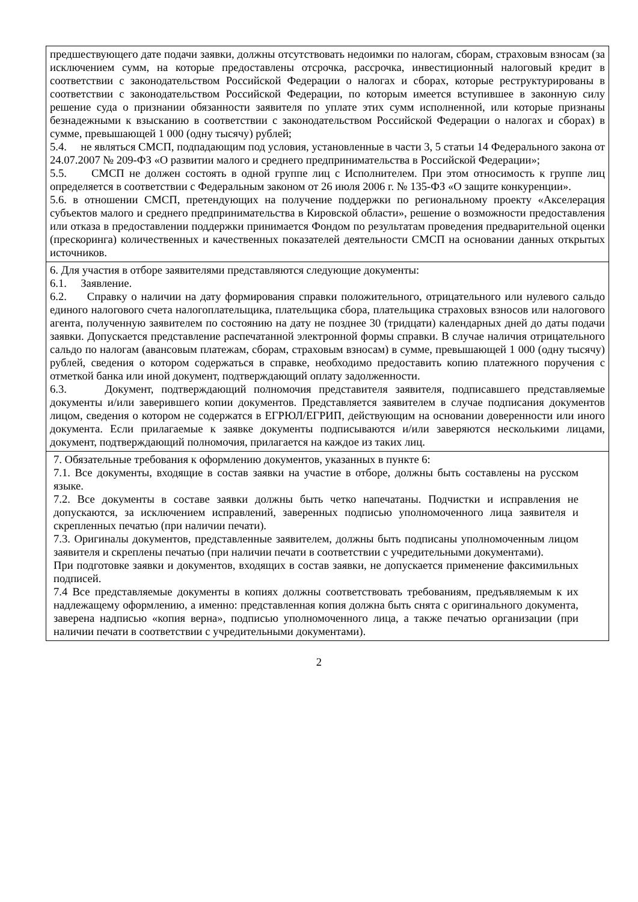| предшествующего дате подачи заявки, должны отсутствовать недоимки по налогам, сборам, страховым взносам (за исключением сумм, на которые предоставлены отсрочка, рассрочка, инвестиционный налоговый кредит в соответствии с законодательством Российской Федерации о налогах и сборах, которые реструктурированы в соответствии с законодательством Российской Федерации, по которым имеется вступившее в законную силу решение суда о признании обязанности заявителя по уплате этих сумм исполненной, или которые признаны безнадежными к взысканию в соответствии с законодательством Российской Федерации о налогах и сборах) в сумме, превышающей 1 000 (одну тысячу) рублей; 5.4. не являться СМСП, подпадающим под условия, установленные в части 3, 5 статьи 14 Федерального закона от 24.07.2007 № 209-ФЗ «О развитии малого и среднего предпринимательства в Российской Федерации»; 5.5. СМСП не должен состоять в одной группе лиц с Исполнителем. При этом относимость к группе лиц определяется в соответствии с Федеральным законом от 26 июля 2006 г. № 135-ФЗ «О защите конкуренции». 5.6. в отношении СМСП, претендующих на получение поддержки по региональному проекту «Акселерация субъектов малого и среднего предпринимательства в Кировской области», решение о возможности предоставления или отказа в предоставлении поддержки принимается Фондом по результатам проведения предварительной оценки (прескоринга) количественных и качественных показателей деятельности СМСП на основании данных открытых источников. |
| 6. Для участия в отборе заявителями представляются следующие документы: 6.1. Заявление. 6.2. Справку о наличии на дату формирования справки положительного, отрицательного или нулевого сальдо единого налогового счета налогоплательщика, плательщика сбора, плательщика страховых взносов или налогового агента, полученную заявителем по состоянию на дату не позднее 30 (тридцати) календарных дней до даты подачи заявки. Допускается представление распечатанной электронной формы справки. В случае наличия отрицательного сальдо по налогам (авансовым платежам, сборам, страховым взносам) в сумме, превышающей 1 000 (одну тысячу) рублей, сведения о котором содержаться в справке, необходимо предоставить копию платежного поручения с отметкой банка или иной документ, подтверждающий оплату задолженности. 6.3. Документ, подтверждающий полномочия представителя заявителя, подписавшего представляемые документы и/или заверившего копии документов. Представляется заявителем в случае подписания документов лицом, сведения о котором не содержатся в ЕГРЮЛ/ЕГРИП, действующим на основании доверенности или иного документа. Если прилагаемые к заявке документы подписываются и/или заверяются несколькими лицами, документ, подтверждающий полномочия, прилагается на каждое из таких лиц. |
| 7. Обязательные требования к оформлению документов, указанных в пункте 6: 7.1. Все документы, входящие в состав заявки на участие в отборе, должны быть составлены на русском языке. 7.2. Все документы в составе заявки должны быть четко напечатаны. Подчистки и исправления не допускаются, за исключением исправлений, заверенных подписью уполномоченного лица заявителя и скрепленных печатью (при наличии печати). 7.3. Оригиналы документов, представленные заявителем, должны быть подписаны уполномоченным лицом заявителя и скреплены печатью (при наличии печати в соответствии с учредительными документами). При подготовке заявки и документов, входящих в состав заявки, не допускается применение факсимильных подписей. 7.4 Все представляемые документы в копиях должны соответствовать требованиям, предъявляемым к их надлежащему оформлению, а именно: представленная копия должна быть снята с оригинального документа, заверена надписью «копия верна», подписью уполномоченного лица, а также печатью организации (при наличии печати в соответствии с учредительными документами). |
2